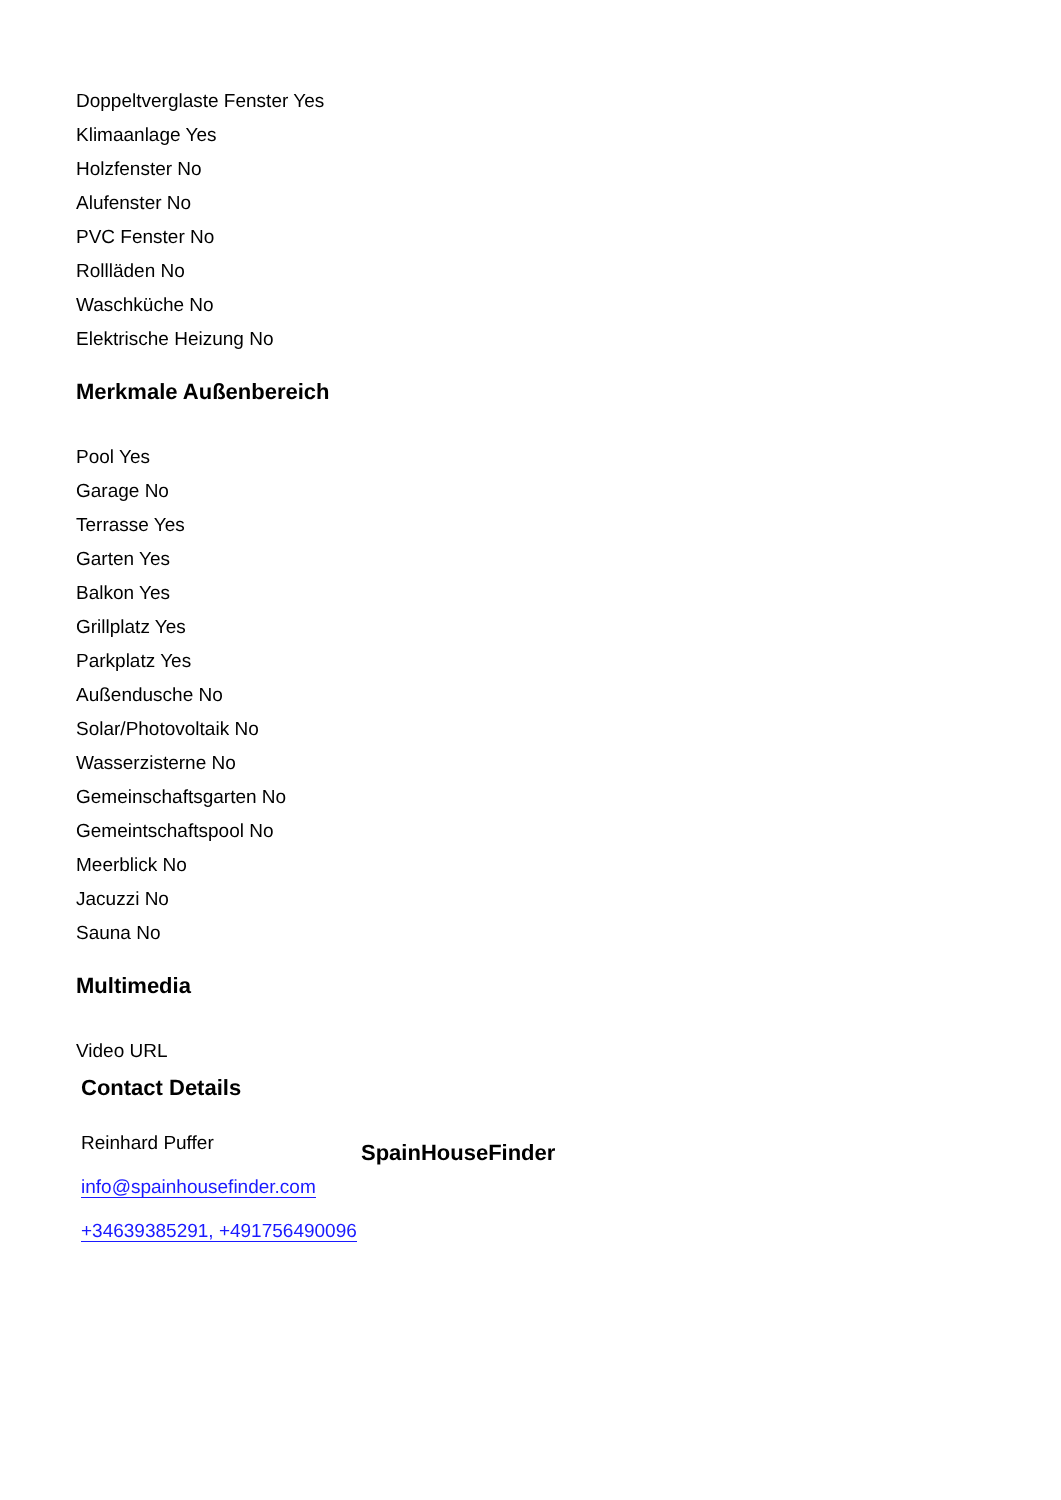Doppeltverglaste Fenster Yes
Klimaanlage Yes
Holzfenster No
Alufenster No
PVC Fenster No
Rollläden No
Waschküche No
Elektrische Heizung No
Merkmale Außenbereich
Pool Yes
Garage No
Terrasse Yes
Garten Yes
Balkon Yes
Grillplatz Yes
Parkplatz Yes
Außendusche No
Solar/Photovoltaik No
Wasserzisterne No
Gemeinschaftsgarten No
Gemeintschaftspool No
Meerblick No
Jacuzzi No
Sauna No
Multimedia
Video URL
Contact Details
Reinhard Puffer
info@spainhousefinder.com
+34639385291, +491756490096
SpainHouseFinder